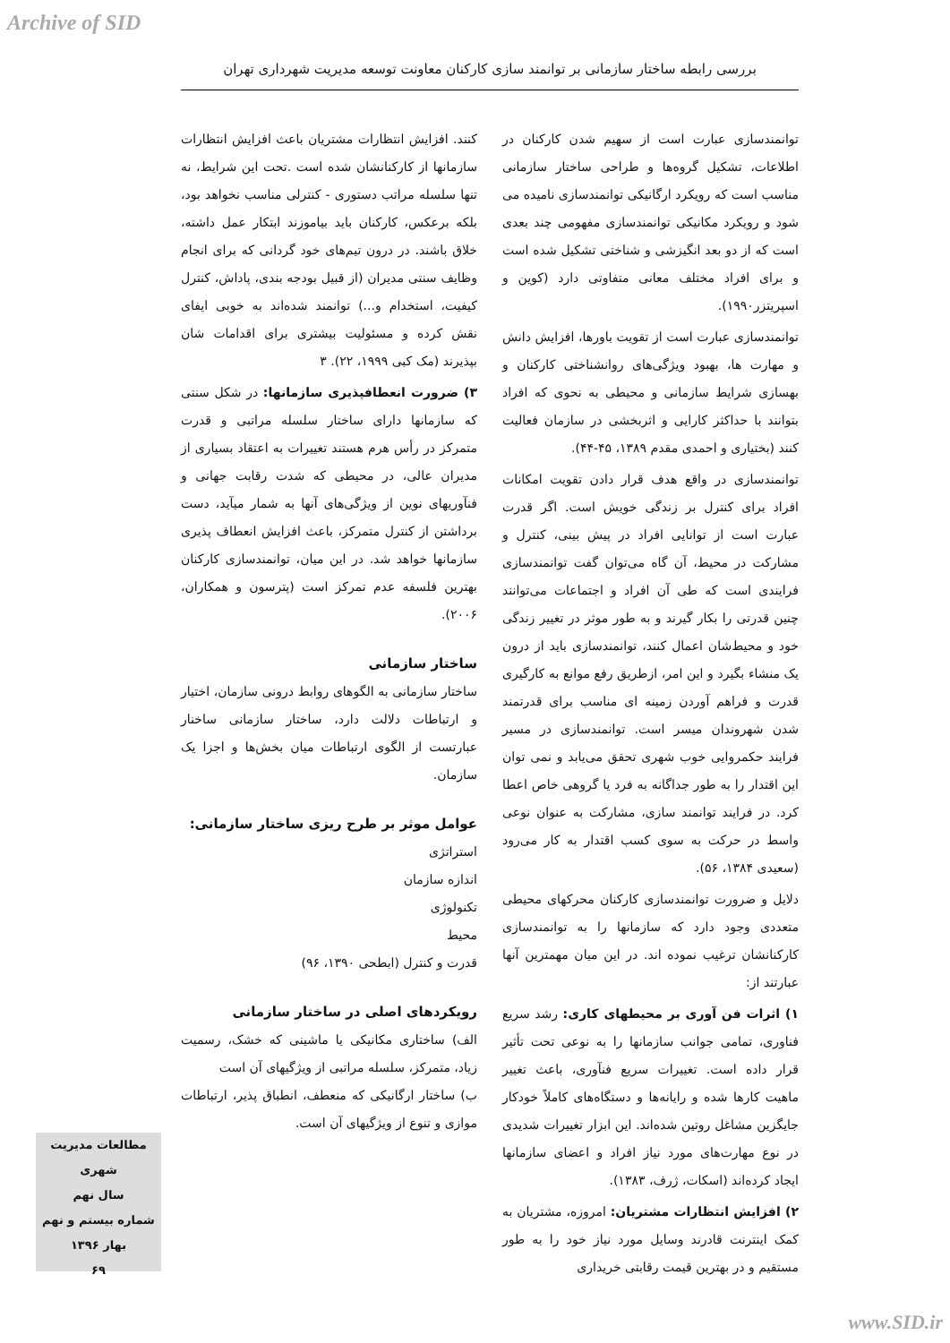Archive of SID
بررسی رابطه ساختار سازمانی بر توانمند سازی کارکنان معاونت توسعه مدیریت شهرداری تهران
توانمندسازی عبارت است از سهیم شدن کارکنان در اطلاعات، تشکیل گروه‌ها و طراحی ساختار سازمانی مناسب است که رویکرد ارگانیکی توانمندسازی نامیده می شود و رویکرد مکانیکی توانمندسازی مفهومی چند بعدی است که از دو بعد انگیزشی و شناختی تشکیل شده است و برای افراد مختلف معانی متفاوتی دارد (کوین و اسپریتزر۱۹۹۰).
توانمندسازی عبارت است از تقویت باورها، افزایش دانش و مهارت ها، بهبود ویژگی‌های روانشناختی کارکنان و بهسازی شرایط سازمانی و محیطی به نحوی که افراد بتوانند با حداکثر کارایی و اثربخشی در سازمان فعالیت کنند (بختیاری و احمدی مقدم ۱۳۸۹، ۴۵-۴۴).
توانمندسازی در واقع هدف قرار دادن تقویت امکانات افراد برای کنترل بر زندگی خویش است. اگر قدرت عبارت است از توانایی افراد در پیش بینی، کنترل و مشارکت در محیط، آن گاه می‌توان گفت توانمندسازی فرایندی است که طی آن افراد و اجتماعات می‌توانند چنین قدرتی را بکار گیرند و به طور موثر در تغییر زندگی خود و محیط‌شان اعمال کنند، توانمندسازی باید از درون یک منشاء بگیرد و این امر، ازطریق رفع موانع به کارگیری قدرت و فراهم آوردن زمینه ای مناسب برای قدرتمند شدن شهروندان میسر است. توانمندسازی در مسیر فرایند حکمروایی خوب شهری تحقق می‌یابد و نمی توان این اقتدار را به طور جداگانه به فرد یا گروهی خاص اعطا کرد. در فرایند توانمند سازی، مشارکت به عنوان نوعی واسط در حرکت به سوی کسب اقتدار به کار می‌رود (سعیدی ۱۳۸۴، ۵۶).
دلایل و ضرورت توانمندسازی کارکنان محرکهای محیطی متعددی وجود دارد که سازمانها را به توانمندسازی کارکنانشان ترغیب نموده اند. در این میان مهمترین آنها عبارتند از:
۱) اثرات فن آوری بر محیطهای کاری: رشد سریع فناوری، تمامی جوانب سازمانها را به نوعی تحت تأثیر قرار داده است. تغییرات سریع فنآوری، باعث تغییر ماهیت کارها شده و رایانه‌ها و دستگاه‌های کاملاً خودکار جایگزین مشاغل روتین شده‌اند. این ابزار تغییرات شدیدی در نوع مهارت‌های مورد نیاز افراد و اعضای سازمانها ایجاد کرده‌اند (اسکات، ژرف، ۱۳۸۳).
۲) افزایش انتظارات مشتریان: امروزه، مشتریان به کمک اینترنت قادرند وسایل مورد نیاز خود را به طور مستقیم و در بهترین قیمت رقابتی خریداری
کنند. افزایش انتظارات مشتریان باعث افزایش انتظارات سازمانها از کارکنانشان شده است .تحت این شرایط، نه تنها سلسله مراتب دستوری - کنترلی مناسب نخواهد بود، بلکه برعکس، کارکنان باید بیاموزند ابتکار عمل داشته، خلاق باشند. در درون تیم‌های خود گردانی که برای انجام وظایف سنتی مدیران (از قبیل بودجه بندی، پاداش، کنترل کیفیت، استخدام و...) توانمند شده‌اند به خوبی ایفای نقش کرده و مسئولیت بیشتری برای اقدامات شان بپذیرند (مک کبی ۱۹۹۹، ۲۲). ۳
۳) ضرورت انعطافپذیری سازمانها: در شکل سنتی که سازمانها دارای ساختار سلسله مراتبی و قدرت متمرکز در رأس هرم هستند تغییرات به اعتقاد بسیاری از مدیران عالی، در محیطی که شدت رقابت جهانی و فنآوریهای نوین از ویژگی‌های آنها به شمار میآید، دست برداشتن از کنترل متمرکز، باعث افزایش انعطاف پذیری سازمانها خواهد شد. در این میان، توانمندسازی کارکنان بهترین فلسفه عدم تمرکز است (پترسون و همکاران، ۲۰۰۶).
ساختار سازمانی
ساختار سازمانی به الگوهای روابط درونی سازمان، اختیار و ارتباطات دلالت دارد، ساختار سازمانی ساخنار عبارتست از الگوی ارتباطات میان بخش‌ها و اجزا یک سازمان.
عوامل موثر بر طرح ریزی ساختار سازمانی:
استراتژی
اندازه سازمان
تکنولوژی
محیط
قدرت و کنترل (ابطحی ۱۳۹۰، ۹۶)
رویکردهای اصلی در ساختار سازمانی
الف) ساختاری مکانیکی یا ماشینی که خشک، رسمیت زیاد، متمرکز، سلسله مراتبی از ویژگیهای آن است
ب) ساختار ارگانیکی که منعطف، انطباق پذیر، ارتباطات موازی و تنوع از ویژگیهای آن است.
مطالعات مدیریت شهری
سال نهم
شماره بیستم و نهم
بهار ۱۳۹۶
۶۹
www.SID.ir